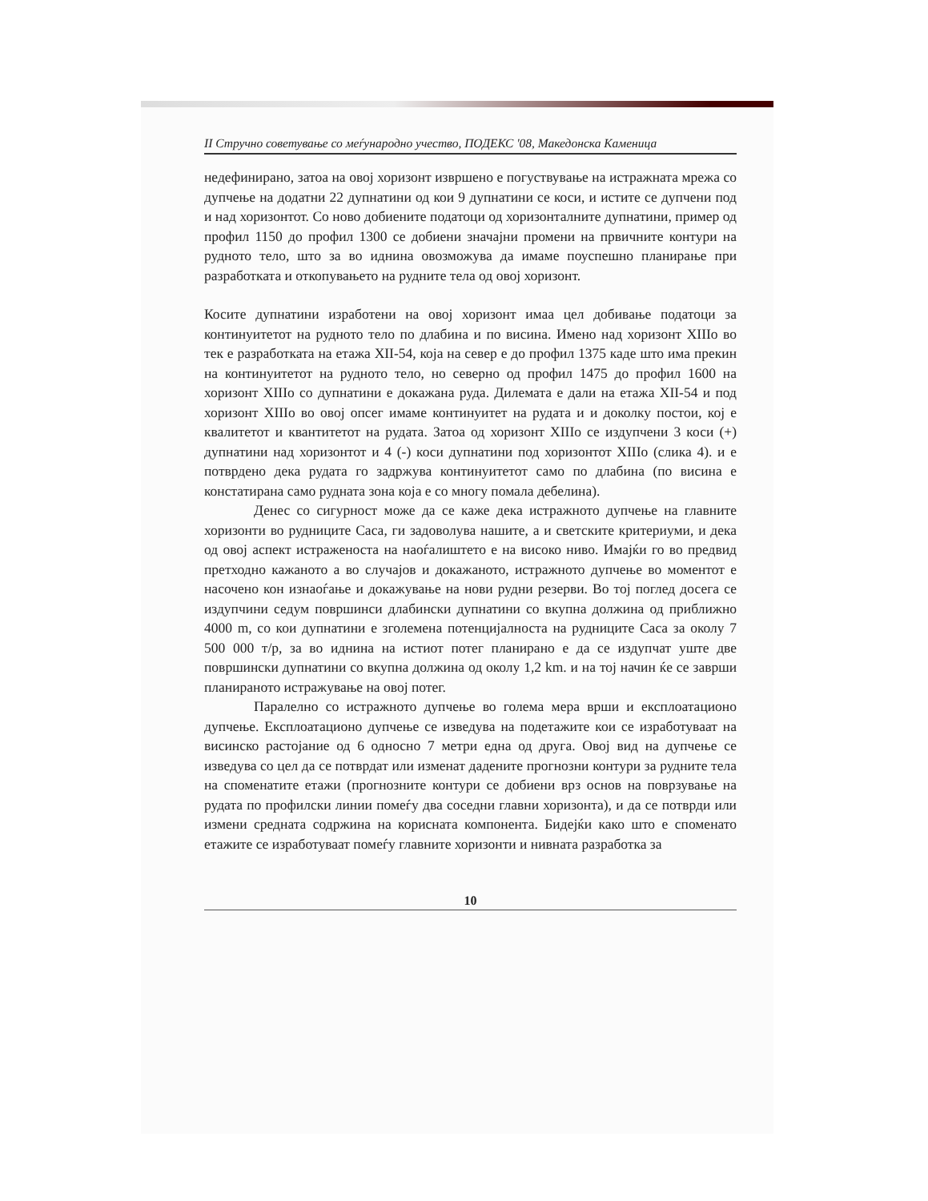II Стручно советување со меѓународно учество, ПОДЕКС '08, Македонска Каменица
недефинирано, затоа на овој хоризонт извршено е погуствување на истражната мрежа со дупчење на додатни 22 дупнатини од кои 9 дупнатини се коси, и иститe се дупчени под и над хоризонтот. Со ново добиените податоци од хоризонталните дупнатини, пример од профил 1150 до профил 1300 се добиени значајни промени на првичните контури на рудното тело, што за во иднина овозможува да имаме поуспешно планирање при разработката и откопувањето на рудните тела од овој хоризонт.
Косите дупнатини изработени на овој хоризонт имаа цел добивање податоци за континуитетот на рудното тело по длабина и по висина. Имено над хоризонт XIIIо во тек е разработката на етажа XII-54, која на север е до профил 1375 каде што има прекин на континуитетот на рудното тело, но северно од профил 1475 до профил 1600 на хоризонт XIIIо со дупнатини е докажана руда. Дилемата е дали на етажа XII-54 и под хоризонт XIIIо во овој опсег имаме континуитет на рудата и и доколку постои, кој е квалитетот и квантитетот на рудата. Затоа од хоризонт XIIIо се издупчени 3 коси (+) дупнатини над хоризонтот и 4 (-) коси дупнатини под хоризонтот XIIIо (слика 4). и е потврдено дека рудата го задржува континуитетот само по длабина (по висина е констатирана само рудната зона која е со многу помала дебелина).
Денес со сигурност може да се каже дека истражното дупчење на главните хоризонти во рудниците Саса, ги задоволува нашите, а и светските критериуми, и дека од овој аспект истраженоста на наоѓалиштето е на високо ниво. Имајќи го во предвид претходно кажаното а во случајов и докажаното, истражното дупчење во моментот е насочено кон изнаоѓање и докажување на нови рудни резерви. Во тој поглед досега се издупчини седум површинси длабински дупнатини со вкупна должина од приближно 4000 m, со кои дупнатини е зголемена потенцијалноста на рудниците Саса за околу 7 500 000 т/р, за во иднина на истиот потег планирано е да се издупчат уште две површински дупнатини со вкупна должина од околу 1,2 km. и на тој начин ќе се заврши планираното истражување на овој потег.
Паралелно со истражното дупчење во голема мера врши и експлоатационо дупчење. Експлоатационо дупчење се изведува на подетажите кои се изработуваат на висинско растојание од 6 односно 7 метри една од друга. Овој вид на дупчење се изведува со цел да се потврдат или изменат дадените прогнозни контури за рудните тела на споменатите етажи (прогнозните контури се добиени врз основ на поврзување на рудата по профилски линии помеѓу два соседни главни хоризонта), и да се потврди или измени средната содржина на корисната компонента. Бидејќи како што е споменато етажите се изработуваат помеѓу главните хоризонти и нивната разработка за
10